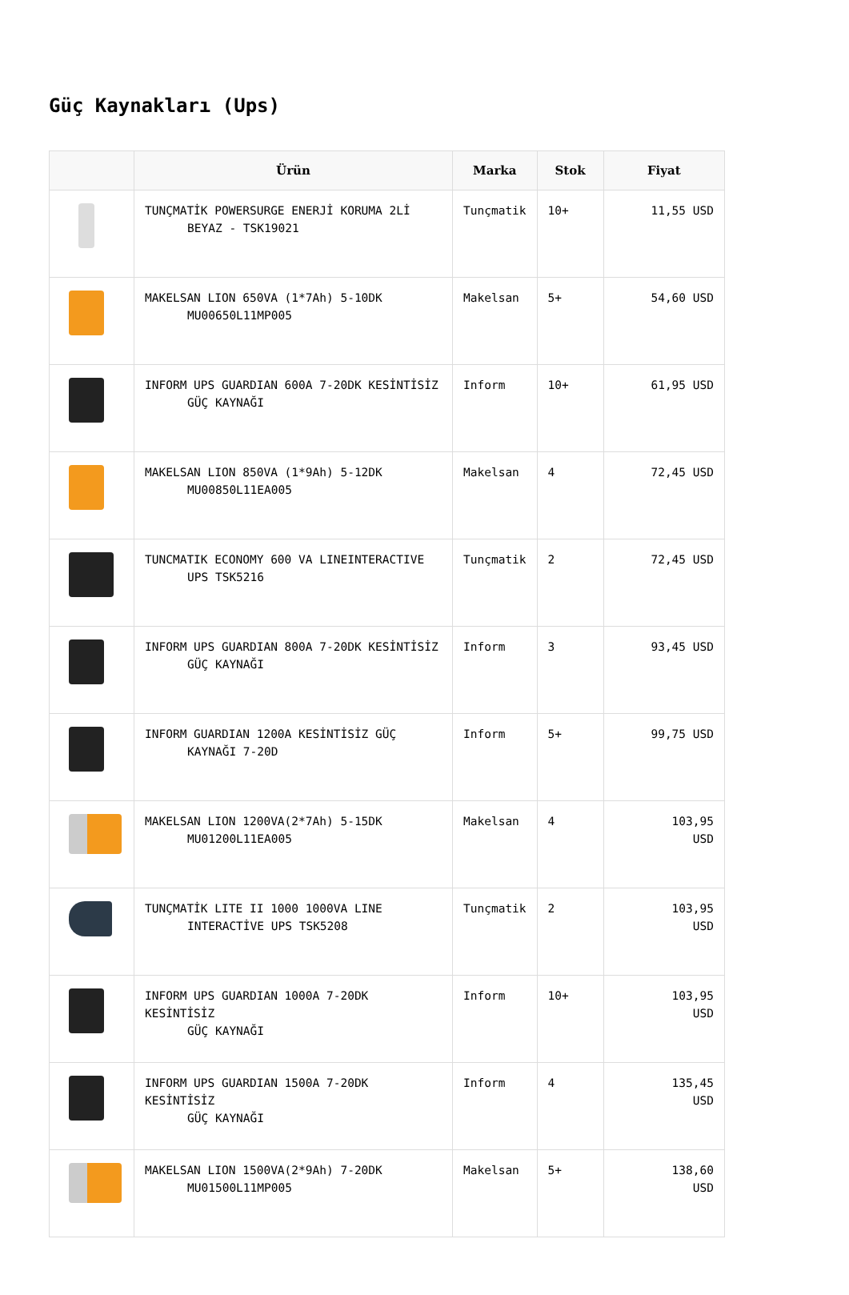Güç Kaynakları (Ups)
| | Ürün | Marka | Stok | Fiyat |
| --- | --- | --- | --- | --- |
| | TUNÇMATİK POWERSURGE ENERJİ KORUMA 2Lİ BEYAZ - TSK19021 | Tunçmatik | 10+ | 11,55 USD |
| | MAKELSAN LION 650VA (1*7Ah) 5-10DK MU00650L11MP005 | Makelsan | 5+ | 54,60 USD |
| | INFORM UPS GUARDIAN 600A 7-20DK KESİNTİSİZ GÜÇ KAYNAĞI | Inform | 10+ | 61,95 USD |
| | MAKELSAN LION 850VA (1*9Ah) 5-12DK MU00850L11EA005 | Makelsan | 4 | 72,45 USD |
| | TUNCMATIK ECONOMY 600 VA LINEINTERACTIVE UPS TSK5216 | Tunçmatik | 2 | 72,45 USD |
| | INFORM UPS GUARDIAN 800A 7-20DK KESİNTİSİZ GÜÇ KAYNAĞI | Inform | 3 | 93,45 USD |
| | INFORM GUARDIAN 1200A KESİNTİSİZ GÜÇ KAYNAĞI 7-20D | Inform | 5+ | 99,75 USD |
| | MAKELSAN LION 1200VA(2*7Ah) 5-15DK MU01200L11EA005 | Makelsan | 4 | 103,95 USD |
| | TUNÇMATİK LITE II 1000 1000VA LINE INTERACTİVE UPS TSK5208 | Tunçmatik | 2 | 103,95 USD |
| | INFORM UPS GUARDIAN 1000A 7-20DK KESİNTİSİZ GÜÇ KAYNAĞI | Inform | 10+ | 103,95 USD |
| | INFORM UPS GUARDIAN 1500A 7-20DK KESİNTİSİZ GÜÇ KAYNAĞI | Inform | 4 | 135,45 USD |
| | MAKELSAN LION 1500VA(2*9Ah) 7-20DK MU01500L11MP005 | Makelsan | 5+ | 138,60 USD |